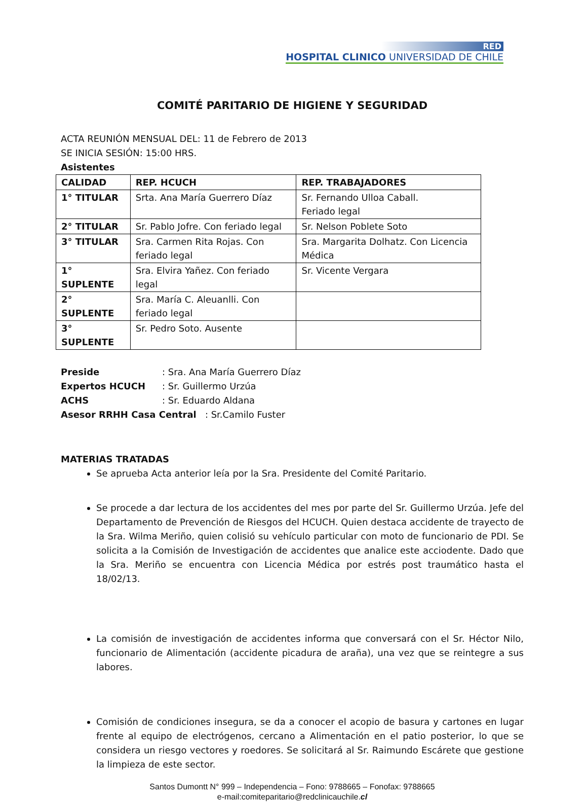RED
HOSPITAL CLINICO UNIVERSIDAD DE CHILE
COMITÉ PARITARIO DE HIGIENE Y SEGURIDAD
ACTA REUNIÓN MENSUAL DEL: 11 de Febrero de 2013
SE INICIA SESIÓN: 15:00 HRS.
Asistentes
| CALIDAD | REP. HCUCH | REP. TRABAJADORES |
| --- | --- | --- |
| 1° TITULAR | Srta. Ana María Guerrero Díaz | Sr. Fernando Ulloa Caball. Feriado legal |
| 2° TITULAR | Sr. Pablo Jofre. Con feriado legal | Sr. Nelson Poblete Soto |
| 3° TITULAR | Sra. Carmen Rita Rojas. Con feriado legal | Sra. Margarita Dolhatz. Con Licencia Médica |
| 1° SUPLENTE | Sra. Elvira Yañez. Con feriado legal | Sr. Vicente Vergara |
| 2° SUPLENTE | Sra. María C. Aleuanlli. Con feriado legal | |
| 3° SUPLENTE | Sr. Pedro Soto. Ausente | |
| Preside | : Sra. Ana María Guerrero Díaz |
| Expertos HCUCH | : Sr. Guillermo Urzúa |
| ACHS | : Sr. Eduardo Aldana |
| Asesor RRHH Casa Central : Sr.Camilo Fuster | |
MATERIAS TRATADAS
Se aprueba Acta anterior leía por la Sra. Presidente del Comité Paritario.
Se procede a dar lectura de los accidentes del mes por parte del Sr. Guillermo Urzúa. Jefe del Departamento de Prevención de Riesgos del HCUCH. Quien destaca accidente de trayecto de la Sra. Wilma Meriño, quien colisió su vehículo particular con moto de funcionario de PDI. Se solicita a la Comisión de Investigación de accidentes que analice este acciodente. Dado que la Sra. Meriño se encuentra con Licencia Médica por estrés post traumático hasta el 18/02/13.
La comisión de investigación de accidentes informa que conversará con el Sr. Héctor Nilo, funcionario de Alimentación (accidente picadura de araña), una vez que se reintegre a sus labores.
Comisión de condiciones insegura, se da a conocer el acopio de basura y cartones en lugar frente al equipo de electrógenos, cercano a Alimentación en el patio posterior, lo que se considera un riesgo vectores y roedores. Se solicitará al Sr. Raimundo Escárete que gestione la limpieza de este sector.
Santos Dumontt N° 999 – Independencia – Fono: 9788665 – Fonofax: 9788665
e-mail:comiteparitario@redclinicauchile.cl